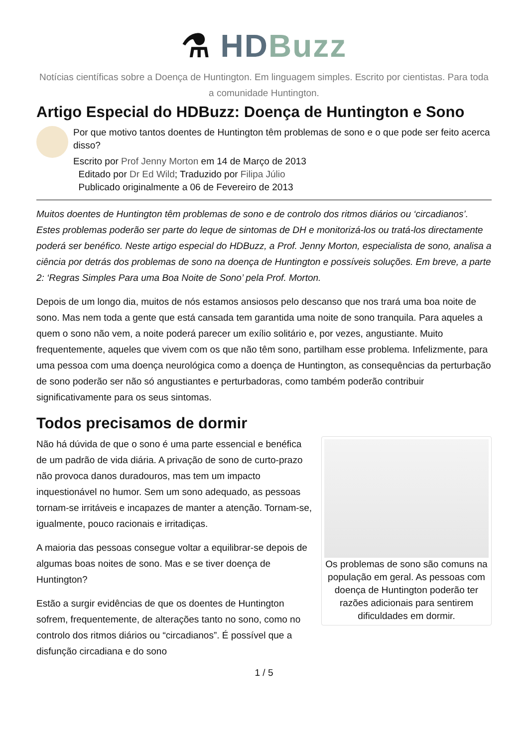⚗ HD Buzz
Notícias científicas sobre a Doença de Huntington. Em linguagem simples. Escrito por cientistas. Para toda a comunidade Huntington.
Artigo Especial do HDBuzz: Doença de Huntington e Sono
Por que motivo tantos doentes de Huntington têm problemas de sono e o que pode ser feito acerca disso?
Escrito por Prof Jenny Morton em 14 de Março de 2013
Editado por Dr Ed Wild; Traduzido por Filipa Júlio
Publicado originalmente a 06 de Fevereiro de 2013
Muitos doentes de Huntington têm problemas de sono e de controlo dos ritmos diários ou ‘circadianos’. Estes problemas poderão ser parte do leque de sintomas de DH e monitorizá-los ou tratá-los directamente poderá ser benéfico. Neste artigo especial do HDBuzz, a Prof. Jenny Morton, especialista de sono, analisa a ciência por detrás dos problemas de sono na doença de Huntington e possíveis soluções. Em breve, a parte 2: ‘Regras Simples Para uma Boa Noite de Sono’ pela Prof. Morton.
Depois de um longo dia, muitos de nós estamos ansiosos pelo descanso que nos trará uma boa noite de sono. Mas nem toda a gente que está cansada tem garantida uma noite de sono tranquila. Para aqueles a quem o sono não vem, a noite poderá parecer um exílio solitário e, por vezes, angustiante. Muito frequentemente, aqueles que vivem com os que não têm sono, partilham esse problema. Infelizmente, para uma pessoa com uma doença neurológica como a doença de Huntington, as consequências da perturbação de sono poderão ser não só angustiantes e perturbadoras, como também poderão contribuir significativamente para os seus sintomas.
Todos precisamos de dormir
Os problemas de sono são comuns na população em geral. As pessoas com doença de Huntington poderão ter razões adicionais para sentirem dificuldades em dormir.
Não há dúvida de que o sono é uma parte essencial e benéfica de um padrão de vida diária. A privação de sono de curto-prazo não provoca danos duradouros, mas tem um impacto inquestionável no humor. Sem um sono adequado, as pessoas tornam-se irritáveis e incapazes de manter a atenção. Tornam-se, igualmente, pouco racionais e irritadiças.
A maioria das pessoas consegue voltar a equilibrar-se depois de algumas boas noites de sono. Mas e se tiver doença de Huntington?
Estão a surgir evidências de que os doentes de Huntington sofrem, frequentemente, de alterações tanto no sono, como no controlo dos ritmos diários ou “circadianos”. É possível que a disfunção circadiana e do sono
1 / 5